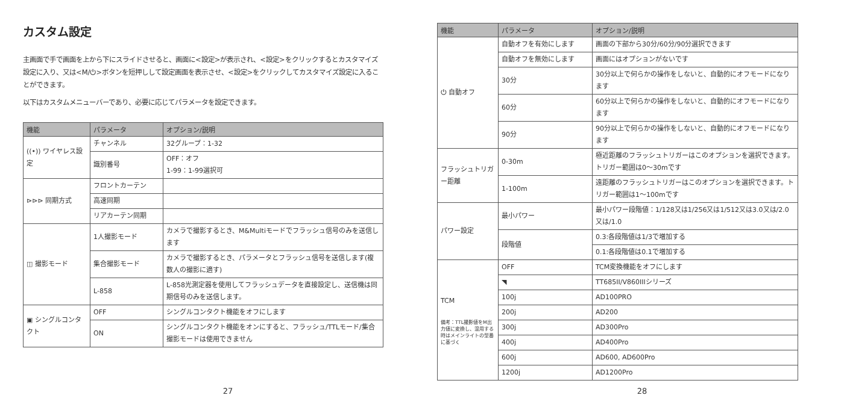カスタム設定
主画面で手で画面を上から下にスライドさせると、画面に<設定>が表示され、<設定>をクリックするとカスタマイズ設定に入り、又は<M/⏻>ボタンを短押しして設定画面を表示させ、<設定>をクリックしてカスタマイズ設定に入ることができます。
以下はカスタムメニューバーであり、必要に応じてパラメータを設定できます。
| 機能 | パラメータ | オプション/説明 |
| --- | --- | --- |
| ((•)) ワイヤレス設定 | チャンネル | 32グループ：1-32 |
| | 識別番号 | OFF：オフ 1-99：1-99選択可 |
| ⊳⊳⊳ 同期方式 | フロントカーテン | |
| | 高速同期 | |
| | リアカーテン同期 | |
| ◫ 撮影モード | 1人撮影モード | カメラで撮影するとき、M&Multiモードでフラッシュ信号のみを送信します |
| | 集合撮影モード | カメラで撮影するとき、パラメータとフラッシュ信号を送信します(複数人の撮影に適す) |
| | L-858 | L-858光測定器を使用してフラッシュデータを直接設定し、送信機は同期信号のみを送信します。 |
| ▣ シングルコンタクト | OFF | シングルコンタクト機能をオフにします |
| | ON | シングルコンタクト機能をオンにすると、フラッシュ/TTLモード/集合撮影モードは使用できません |
27
| 機能 | パラメータ | オプション/説明 |
| --- | --- | --- |
| ⏻ 自動オフ | 自動オフを有効にします | 画面の下部から30分/60分/90分選択できます |
| | 自動オフを無効にします | 画面にはオプションがないです |
| | 30分 | 30分以上で何らかの操作をしないと、自動的にオフモードになります |
| | 60分 | 60分以上で何らかの操作をしないと、自動的にオフモードになります |
| | 90分 | 90分以上で何らかの操作をしないと、自動的にオフモードになります |
| フラッシュトリガー距離 | 0-30m | 極近距離のフラッシュトリガーはこのオプションを選択できます。トリガー範囲は0～30mです |
| | 1-100m | 遠距離のフラッシュトリガーはこのオプションを選択できます。トリガー範囲は1～100mです |
| パワー設定 | 最小パワー | 最小パワー段階値：1/128又は1/256又は1/512又は3.0又は/2.0又は/1.0 |
| | 段階値 | 0.3:各段階値は1/3で増加する |
| | | 0.1:各段階値は0.1で増加する |
| TCM 備考：TTL撮影値をM出力値に変換し、混用する時はメインライトの型番に基づく | OFF | TCM変換機能をオフにします |
| | ◥ | TT685II/V860IIIシリーズ |
| | 100j | AD100PRO |
| | 200j | AD200 |
| | 300j | AD300Pro |
| | 400j | AD400Pro |
| | 600j | AD600, AD600Pro |
| | 1200j | AD1200Pro |
28